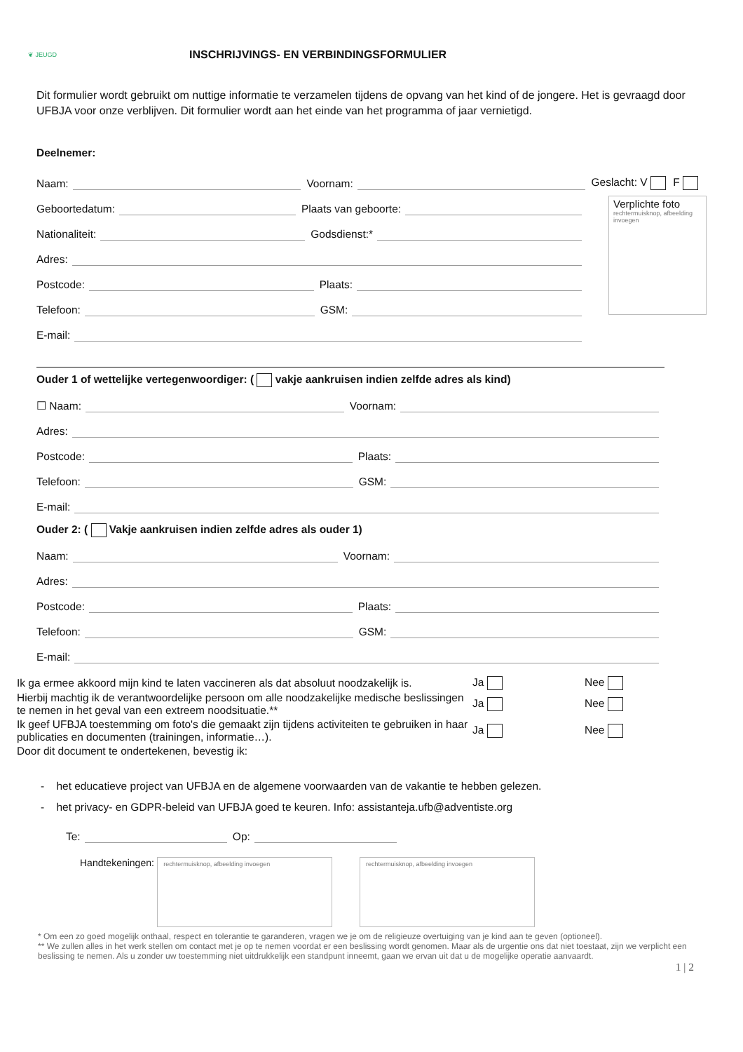❦ JEUGD
INSCHRIJVINGS- EN VERBINDINGSFORMULIER
Dit formulier wordt gebruikt om nuttige informatie te verzamelen tijdens de opvang van het kind of de jongere. Het is gevraagd door UFBJA voor onze verblijven. Dit formulier wordt aan het einde van het programma of jaar vernietigd.
Deelnemer:
Naam:
Voornam:
Geslacht: V F
Geboortedatum:
Plaats van geboorte:
Nationaliteit:
Godsdienst:*
Adres:
Postcode:
Plaats:
Telefoon:
GSM:
E-mail:
Verplichte foto
rechtermuisknop, afbeelding invoegen
Ouder 1 of wettelijke vertegenwoordiger: ( vakje aankruisen indien zelfde adres als kind)
☐ Naam:
Voornam:
Adres:
Postcode:
Plaats:
Telefoon:
GSM:
E-mail:
Ouder 2: ( Vakje aankruisen indien zelfde adres als ouder 1)
Naam:
Voornam:
Adres:
Postcode:
Plaats:
Telefoon:
GSM:
E-mail:
Ik ga ermee akkoord mijn kind te laten vaccineren als dat absoluut noodzakelijk is.
Ja Nee
Hierbij machtig ik de verantwoordelijke persoon om alle noodzakelijke medische beslissingen te nemen in het geval van een extreem noodsituatie.**
Ja Nee
Ik geef UFBJA toestemming om foto's die gemaakt zijn tijdens activiteiten te gebruiken in haar publicaties en documenten (trainingen, informatie…).
Ja Nee
Door dit document te ondertekenen, bevestig ik:
- het educatieve project van UFBJA en de algemene voorwaarden van de vakantie te hebben gelezen.
- het privacy- en GDPR-beleid van UFBJA goed te keuren. Info: assistanteja.ufb@adventiste.org
Te:
Op:
Handtekeningen: rechtermuisknop, afbeelding invoegen rechtermuisknop, afbeelding invoegen
* Om een zo goed mogelijk onthaal, respect en tolerantie te garanderen, vragen we je om de religieuze overtuiging van je kind aan te geven (optioneel).
** We zullen alles in het werk stellen om contact met je op te nemen voordat er een beslissing wordt genomen. Maar als de urgentie ons dat niet toestaat, zijn we verplicht een beslissing te nemen. Als u zonder uw toestemming niet uitdrukkelijk een standpunt inneemt, gaan we ervan uit dat u de mogelijke operatie aanvaardt.
1 | 2